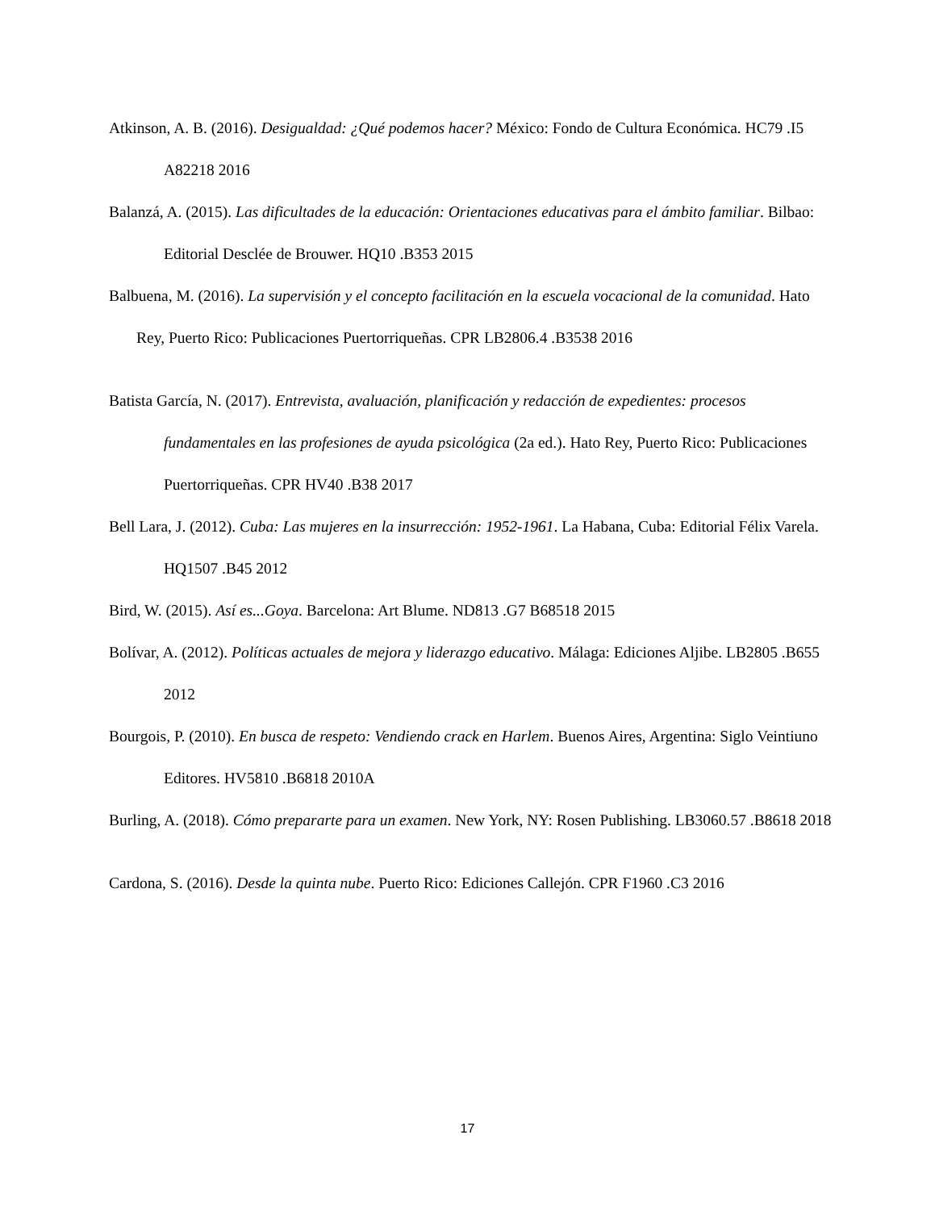Atkinson, A. B. (2016). Desigualdad: ¿Qué podemos hacer? México: Fondo de Cultura Económica. HC79 .I5 A82218 2016
Balanzá, A. (2015). Las dificultades de la educación: Orientaciones educativas para el ámbito familiar. Bilbao: Editorial Desclée de Brouwer. HQ10 .B353 2015
Balbuena, M. (2016). La supervisión y el concepto facilitación en la escuela vocacional de la comunidad. Hato Rey, Puerto Rico: Publicaciones Puertorriqueñas. CPR LB2806.4 .B3538 2016
Batista García, N. (2017). Entrevista, avaluación, planificación y redacción de expedientes: procesos fundamentales en las profesiones de ayuda psicológica (2a ed.). Hato Rey, Puerto Rico: Publicaciones Puertorriqueñas. CPR HV40 .B38 2017
Bell Lara, J. (2012). Cuba: Las mujeres en la insurrección: 1952-1961. La Habana, Cuba: Editorial Félix Varela. HQ1507 .B45 2012
Bird, W. (2015). Así es...Goya. Barcelona: Art Blume. ND813 .G7 B68518 2015
Bolívar, A. (2012). Políticas actuales de mejora y liderazgo educativo. Málaga: Ediciones Aljibe. LB2805 .B655 2012
Bourgois, P. (2010). En busca de respeto: Vendiendo crack en Harlem. Buenos Aires, Argentina: Siglo Veintiuno Editores. HV5810 .B6818 2010A
Burling, A. (2018). Cómo prepararte para un examen. New York, NY: Rosen Publishing. LB3060.57 .B8618 2018
Cardona, S. (2016). Desde la quinta nube. Puerto Rico: Ediciones Callejón. CPR F1960 .C3 2016
17